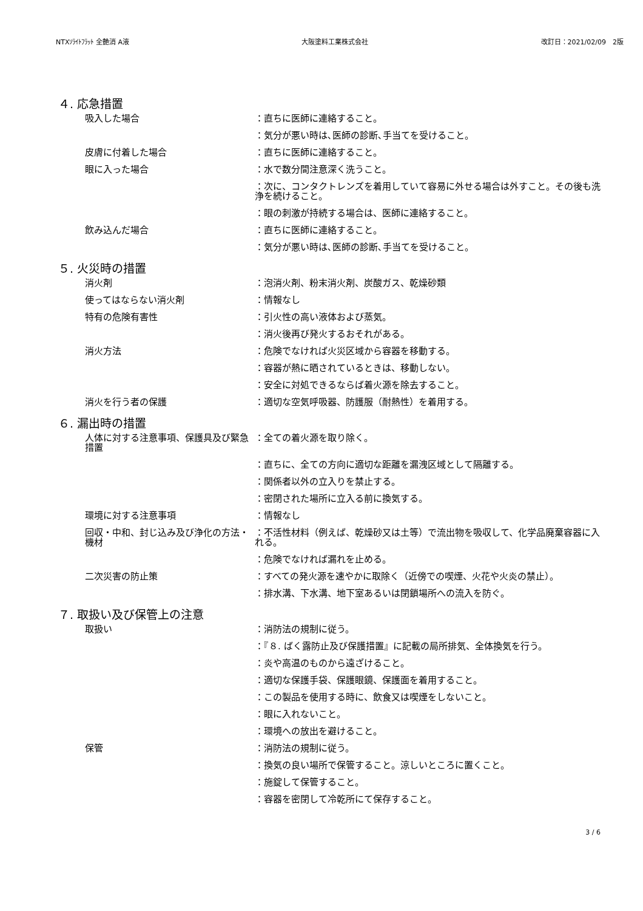NTXｿﾗｲﾄﾌﾗｯﾄ 全艶消 A液 大阪塗料工業株式会社 改訂日：2021/02/09　2版
４. 応急措置
吸入した場合 ：直ちに医師に連絡すること。
：気分が悪い時は､医師の診断､手当てを受けること。
皮膚に付着した場合 ：直ちに医師に連絡すること。
眼に入った場合 ：水で数分間注意深く洗うこと。
：次に、コンタクトレンズを着用していて容易に外せる場合は外すこと。その後も洗浄を続けること。
：眼の刺激が持続する場合は、医師に連絡すること。
飲み込んだ場合 ：直ちに医師に連絡すること。
：気分が悪い時は､医師の診断､手当てを受けること。
５. 火災時の措置
消火剤 ：泡消火剤、粉末消火剤、炭酸ガス、乾燥砂類
使ってはならない消火剤 ：情報なし
特有の危険有害性 ：引火性の高い液体および蒸気。
：消火後再び発火するおそれがある。
消火方法 ：危険でなければ火災区域から容器を移動する。
：容器が熱に晒されているときは、移動しない。
：安全に対処できるならば着火源を除去すること。
消火を行う者の保護 ：適切な空気呼吸器、防護服（耐熱性）を着用する。
６. 漏出時の措置
人体に対する注意事項、保護具及び緊急措置
：全ての着火源を取り除く。
：直ちに、全ての方向に適切な距離を漏洩区域として隔離する。
：関係者以外の立入りを禁止する。
：密閉された場所に立入る前に換気する。
環境に対する注意事項 ：情報なし
回収・中和、封じ込み及び浄化の方法・機材
：不活性材料（例えば、乾燥砂又は土等）で流出物を吸収して、化学品廃棄容器に入れる。
：危険でなければ漏れを止める。
二次災害の防止策 ：すべての発火源を速やかに取除く（近傍での喫煙、火花や火炎の禁止）。
：排水溝、下水溝、地下室あるいは閉鎖場所への流入を防ぐ。
７. 取扱い及び保管上の注意
取扱い ：消防法の規制に従う。
：『８. ばく露防止及び保護措置』に記載の局所排気、全体換気を行う。
：炎や高温のものから遠ざけること。
：適切な保護手袋、保護眼鏡、保護面を着用すること。
：この製品を使用する時に、飲食又は喫煙をしないこと。
：眼に入れないこと。
：環境への放出を避けること。
保管 ：消防法の規制に従う。
：換気の良い場所で保管すること。涼しいところに置くこと。
：施錠して保管すること。
：容器を密閉して冷乾所にて保存すること。
3 / 6